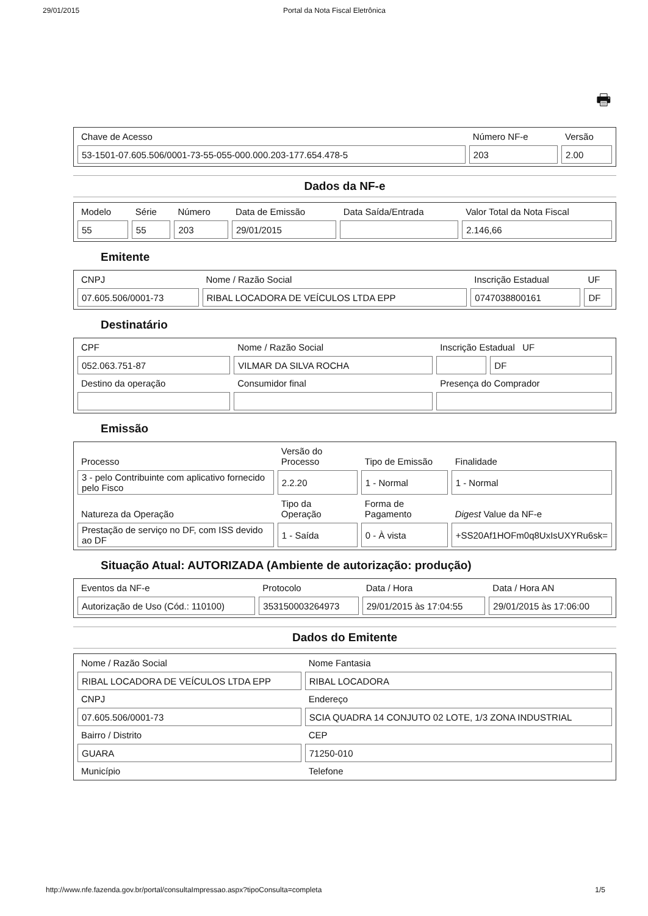29/01/2015 Portal da Nota Fiscal Eletrônica
🖶
| Chave de Acesso | Número NF-e | Versão |
| 53-1501-07.605.506/0001-73-55-055-000.000.203-177.654.478-5 | 203 | 2.00 |
Dados da NF-e
| Modelo | Série | Número | Data de Emissão | Data Saída/Entrada | Valor Total da Nota Fiscal |
| 55 | 55 | 203 | 29/01/2015 | | 2.146,66 |
Emitente
| CNPJ | Nome / Razão Social | Inscrição Estadual | UF |
| 07.605.506/0001-73 | RIBAL LOCADORA DE VEÍCULOS LTDA EPP | 0747038800161 | DF |
Destinatário
| CPF | Nome / Razão Social | Inscrição Estadual UF | |
| 052.063.751-87 | VILMAR DA SILVA ROCHA | | DF |
| Destino da operação | Consumidor final | Presença do Comprador | |
Emissão
| Processo | Versão do Processo | Tipo de Emissão | Finalidade |
| 3 - pelo Contribuinte com aplicativo fornecido pelo Fisco | 2.2.20 | 1 - Normal | 1 - Normal |
| Natureza da Operação | Tipo da Operação | Forma de Pagamento | Digest Value da NF-e |
| Prestação de serviço no DF, com ISS devido ao DF | 1 - Saída | 0 - À vista | +SS20Af1HOFm0q8UxIsUXYRu6sk= |
Situação Atual: AUTORIZADA (Ambiente de autorização: produção)
| Eventos da NF-e | Protocolo | Data / Hora | Data / Hora AN |
| Autorização de Uso (Cód.: 110100) | 353150003264973 | 29/01/2015 às 17:04:55 | 29/01/2015 às 17:06:00 |
Dados do Emitente
| Nome / Razão Social | Nome Fantasia |
| RIBAL LOCADORA DE VEÍCULOS LTDA EPP | RIBAL LOCADORA |
| CNPJ | Endereço |
| 07.605.506/0001-73 | SCIA QUADRA 14 CONJUTO 02 LOTE, 1/3 ZONA INDUSTRIAL |
| Bairro / Distrito | CEP |
| GUARA | 71250-010 |
| Município | Telefone |
http://www.nfe.fazenda.gov.br/portal/consultaImpressao.aspx?tipoConsulta=completa 1/5